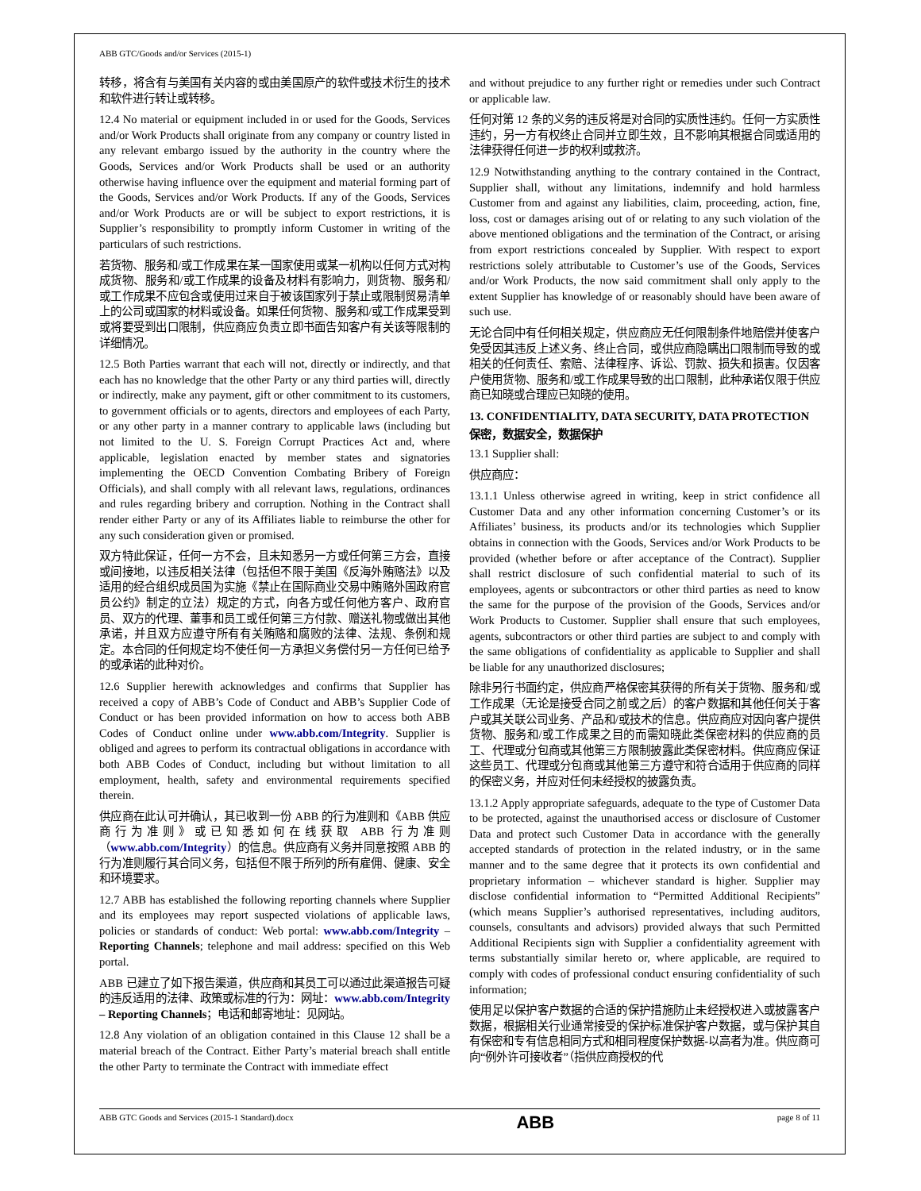ABB GTC/Goods and/or Services (2015-1)
转移，将含有与美国有关内容的或由美国原产的软件或技术衍生的技术和软件进行转让或转移。
12.4 No material or equipment included in or used for the Goods, Services and/or Work Products shall originate from any company or country listed in any relevant embargo issued by the authority in the country where the Goods, Services and/or Work Products shall be used or an authority otherwise having influence over the equipment and material forming part of the Goods, Services and/or Work Products. If any of the Goods, Services and/or Work Products are or will be subject to export restrictions, it is Supplier’s responsibility to promptly inform Customer in writing of the particulars of such restrictions.
若货物、服务和/或工作成果在某一国家使用或某一机构以任何方式对构成货物、服务和/或工作成果的设备及材料有影响力，则货物、服务和/或工作成果不应包含或使用过来自于被该国家列于禁止或限制贸易清单上的公司或国家的材料或设备。如果任何货物、服务和/或工作成果受到或将要受到出口限制，供应商应负责立即书面告知客户有关该等限制的详细情况。
12.5 Both Parties warrant that each will not, directly or indirectly, and that each has no knowledge that the other Party or any third parties will, directly or indirectly, make any payment, gift or other commitment to its customers, to government officials or to agents, directors and employees of each Party, or any other party in a manner contrary to applicable laws (including but not limited to the U. S. Foreign Corrupt Practices Act and, where applicable, legislation enacted by member states and signatories implementing the OECD Convention Combating Bribery of Foreign Officials), and shall comply with all relevant laws, regulations, ordinances and rules regarding bribery and corruption. Nothing in the Contract shall render either Party or any of its Affiliates liable to reimburse the other for any such consideration given or promised.
双方特此保证，任何一方不会，且未知悉另一方或任何第三方会，直接或间接地，以违反相关法律（包括但不限于美国《反海外贿赂法》以及适用的经合组织成员国为实施《禁止在国际商业交易中贿赂外国政府官员公约》制定的立法）规定的方式，向各方或任何他方客户、政府官员、双方的代理、董事和员工或任何第三方付款、赠送礼物或做出其他承诺，并且双方应遵守所有有关贿赂和腐败的法律、法规、条例和规定。本合同的任何规定均不使任何一方承担义务偿付另一方任何已给予的或承诺的此种对价。
12.6 Supplier herewith acknowledges and confirms that Supplier has received a copy of ABB’s Code of Conduct and ABB’s Supplier Code of Conduct or has been provided information on how to access both ABB Codes of Conduct online under www.abb.com/Integrity. Supplier is obliged and agrees to perform its contractual obligations in accordance with both ABB Codes of Conduct, including but without limitation to all employment, health, safety and environmental requirements specified therein.
供应商在此认可并确认，其已收到一份 ABB 的行为准则和《ABB 供应商行为准则》或已知悉如何在线获取 ABB 行为准则（www.abb.com/Integrity）的信息。供应商有义务并同意按照 ABB 的行为准则履行其合同义务，包括但不限于所列的所有雇佣、健康、安全和环境要求。
12.7 ABB has established the following reporting channels where Supplier and its employees may report suspected violations of applicable laws, policies or standards of conduct: Web portal: www.abb.com/Integrity – Reporting Channels; telephone and mail address: specified on this Web portal.
ABB 已建立了如下报告渠道，供应商和其员工可以通过此渠道报告可疑的违反适用的法律、政策或标准的行为：网址：www.abb.com/Integrity – Reporting Channels；电话和邮寄地址：见网站。
12.8 Any violation of an obligation contained in this Clause 12 shall be a material breach of the Contract. Either Party’s material breach shall entitle the other Party to terminate the Contract with immediate effect
and without prejudice to any further right or remedies under such Contract or applicable law.
任何对第 12 条的义务的违反将是对合同的实质性违约。任何一方实质性违约，另一方有权终止合同并立即生效，且不影响其根据合同或适用的法律获得任何进一步的权利或救济。
12.9 Notwithstanding anything to the contrary contained in the Contract, Supplier shall, without any limitations, indemnify and hold harmless Customer from and against any liabilities, claim, proceeding, action, fine, loss, cost or damages arising out of or relating to any such violation of the above mentioned obligations and the termination of the Contract, or arising from export restrictions concealed by Supplier. With respect to export restrictions solely attributable to Customer’s use of the Goods, Services and/or Work Products, the now said commitment shall only apply to the extent Supplier has knowledge of or reasonably should have been aware of such use.
无论合同中有任何相关规定，供应商应无任何限制条件地赔偿并使客户免受因其违反上述义务、终止合同，或供应商隐瞒出口限制而导致的或相关的任何责任、索赔、法律程序、诉讼、罚款、损失和损害。仅因客户使用货物、服务和/或工作成果导致的出口限制，此种承诺仅限于供应商已知晓或合理应已知晓的使用。
13. CONFIDENTIALITY, DATA SECURITY, DATA PROTECTION
保密，数据安全，数据保护
13.1 Supplier shall:
供应商应：
13.1.1 Unless otherwise agreed in writing, keep in strict confidence all Customer Data and any other information concerning Customer’s or its Affiliates’ business, its products and/or its technologies which Supplier obtains in connection with the Goods, Services and/or Work Products to be provided (whether before or after acceptance of the Contract). Supplier shall restrict disclosure of such confidential material to such of its employees, agents or subcontractors or other third parties as need to know the same for the purpose of the provision of the Goods, Services and/or Work Products to Customer. Supplier shall ensure that such employees, agents, subcontractors or other third parties are subject to and comply with the same obligations of confidentiality as applicable to Supplier and shall be liable for any unauthorized disclosures;
除非另行书面约定，供应商严格保密其获得的所有关于货物、服务和/或工作成果（无论是接受合同之前或之后）的客户数据和其他任何关于客户或其关联公司业务、产品和/或技术的信息。供应商应对因向客户提供货物、服务和/或工作成果之目的而需知晓此类保密材料的供应商的员工、代理或分包商或其他第三方限制披露此类保密材料。供应商应保证这些员工、代理或分包商或其他第三方遵守和符合适用于供应商的同样的保密义务，并应对任何未经授权的披露负责。
13.1.2 Apply appropriate safeguards, adequate to the type of Customer Data to be protected, against the unauthorised access or disclosure of Customer Data and protect such Customer Data in accordance with the generally accepted standards of protection in the related industry, or in the same manner and to the same degree that it protects its own confidential and proprietary information – whichever standard is higher. Supplier may disclose confidential information to “Permitted Additional Recipients” (which means Supplier’s authorised representatives, including auditors, counsels, consultants and advisors) provided always that such Permitted Additional Recipients sign with Supplier a confidentiality agreement with terms substantially similar hereto or, where applicable, are required to comply with codes of professional conduct ensuring confidentiality of such information;
使用足以保护客户数据的合适的保护措施防止未经授权进入或披露客户数据，根据相关行业通常接受的保护标准保护客户数据，或与保护其自有保密和专有信息相同方式和相同程度保护数据-以高者为准。供应商可向“例外许可接收者”（指供应商授权的代
ABB GTC Goods and Services (2015-1 Standard).docx ABB page 8 of 11